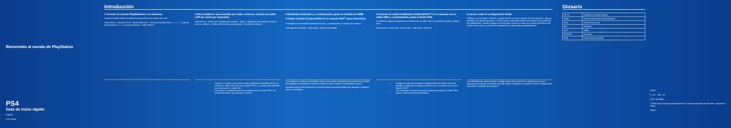Bienvenido al mundo de PlayStation
PS4
Guía de inicio rápido
Español
CUH-1011A
Introducción
1 Conecte la consola PlayStation®4 a un televisor.
Conecta el cable HDMI y el cable de alimentación ca en orden, del 1 al 4.
Vista trasera · Conector AC IN · Puerto HDMI OUT · Puerto de entrada HDMI · 3 · 1 · 2 · Cable de alimentación ca · 4 · A una toma eléctrica · Cable HDMI™
2 Para establecer una conexión por cable a Internet, conecte un cable LAN (se vende por separado).
Vista trasera · Puerto LAN · Ejemplo de conexión: · Router · Dispositivo de conexión a Internet como un módem · Cable LAN (se vende por separado) · A la línea de Internet
3 Encienda el televisor y, a continuación, ajuste la entrada en HDMI.
4 Toque el botón ⏻ (encendido) de la consola PS4™ para encenderla.
El indicador de encendido parpadeará en azul y, a continuación, se iluminará en blanco.
Indicador de encendido · Vista frontal · Botón de encendido
5 Conecte el control inalámbrico DUALSHOCK™4 a la consola con el cable USB y, a continuación, pulse el botón (PS).
El control se registra (empareja) al conectarlo con el cable USB y se enciende al pulsar el botón (PS).
Vista frontal · Puerto USB · Puerto USB · Cable USB · Botón PS
6 Llevar a cabo la configuración inicial.
Configure una conexión a Internet, y ajuste la fecha y la hora, además de otras opciones. Siga las pantallas para ajustar opciones y, a continuación, seleccione [Iniciar ahora] desde la pantalla final de configuración. Cuando configure una conexión a Internet y exista una versión del software del sistema más nueva, un archivo de actualización se descargará automáticamente.
Cuando se conecte a una red de manera inalámbrica (mediante Wi-Fi), no conecte un cable LAN activo a la consola PS4™. La consola dará prioridad a una conexión con cable LAN.
Para disfrutar completamente de las funciones de la consola PS4™, se recomienda utilizar una conexión a Internet.
Si no aparece un vídeo en la pantalla o éste no se muestra correctamente al encender la consola (el indicador de encendido se ilumina en blanco), toque el botón ⏻ (encendido) durante 7 segundos por lo menos (hasta que la consola emita un segundo pitido) para apagarla y después volver a encenderla.
En algunos casos es necesario el registro inicial del control, como por ejemplo, cuando éste se utiliza por primera vez o cuando se usa en otra consola PS4™.
Tras completar el registro del control, puede desconectar el cable USB y utilizar el control de forma inalámbrica.
Los elementos que ajuste durante la configuración inicial, además de aquellos para los que seleccionó [Configurar más tarde] u [Omitir], podrán modificarse o ajustarse desde (Configuración) o [Perfil] en la pantalla de funciones.
Glosario
| AC IN | Entrada de corriente alterna |
| HDMI | Interfaz multimedia de alta definición |
| LAN | Red de Área Local |
| MIC | Micrófono |
| OUT | Salida |
| ROUTER | Enrutador |
| USB | Puerto Serial Universal |
SONY
4 - 477 - 410 - 52
4-477-410-52(1)
© 2014 Sony Computer Entertainment Inc. Reservados todos los derechos. Impreso en China
SONY